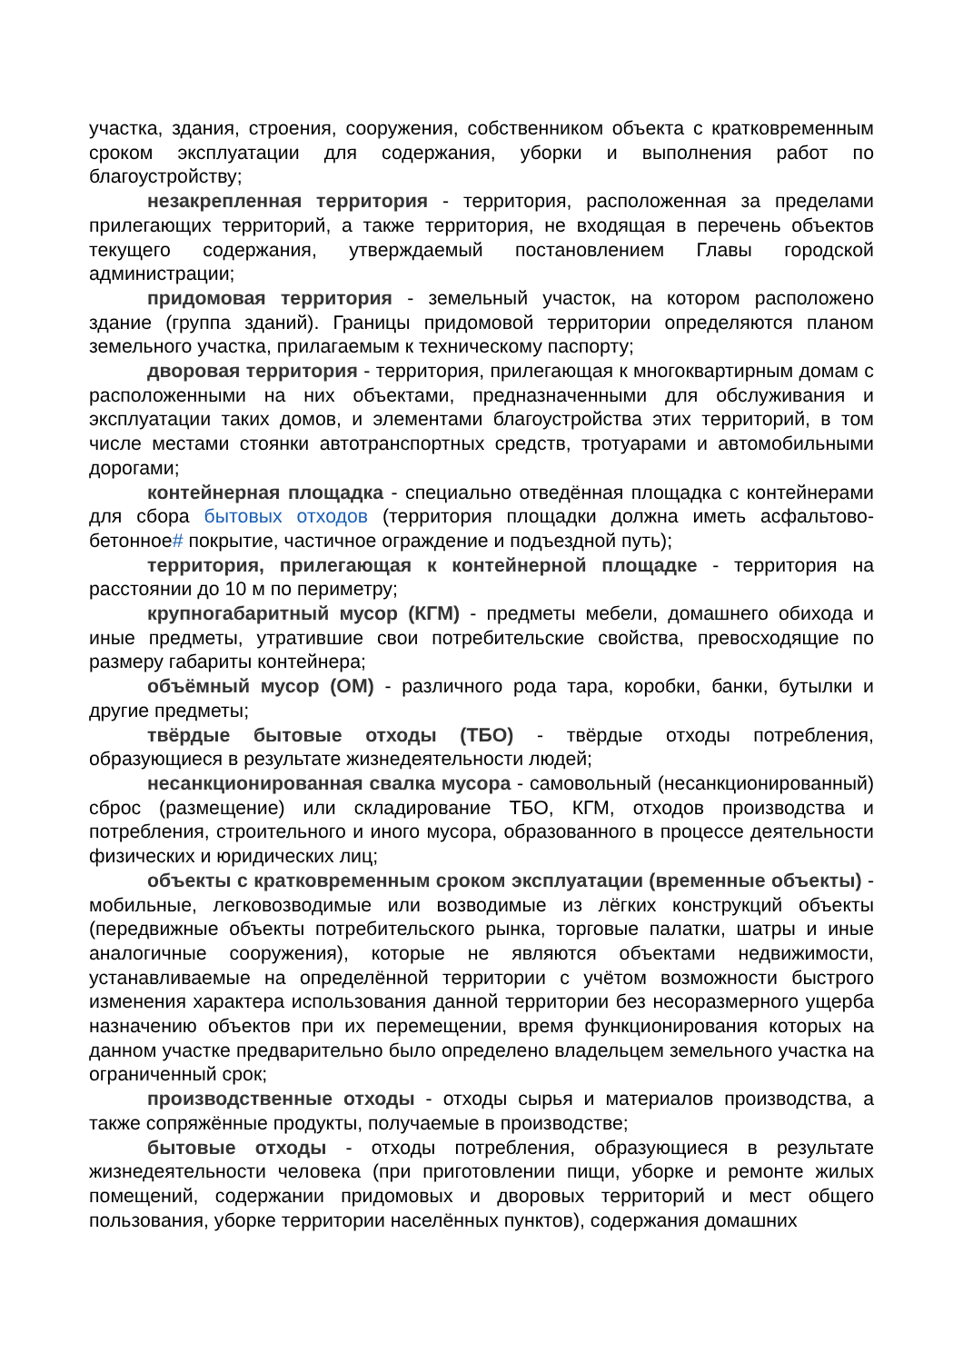участка, здания, строения, сооружения, собственником объекта с кратковременным сроком эксплуатации для содержания, уборки и выполнения работ по благоустройству;
незакрепленная территория - территория, расположенная за пределами прилегающих территорий, а также территория, не входящая в перечень объектов текущего содержания, утверждаемый постановлением Главы городской администрации;
придомовая территория - земельный участок, на котором расположено здание (группа зданий). Границы придомовой территории определяются планом земельного участка, прилагаемым к техническому паспорту;
дворовая территория - территория, прилегающая к многоквартирным домам с расположенными на них объектами, предназначенными для обслуживания и эксплуатации таких домов, и элементами благоустройства этих территорий, в том числе местами стоянки автотранспортных средств, тротуарами и автомобильными дорогами;
контейнерная площадка - специально отведённая площадка с контейнерами для сбора бытовых отходов (территория площадки должна иметь асфальтово-бетонное# покрытие, частичное ограждение и подъездной путь);
территория, прилегающая к контейнерной площадке - территория на расстоянии до 10 м по периметру;
крупногабаритный мусор (КГМ) - предметы мебели, домашнего обихода и иные предметы, утратившие свои потребительские свойства, превосходящие по размеру габариты контейнера;
объёмный мусор (ОМ) - различного рода тара, коробки, банки, бутылки и другие предметы;
твёрдые бытовые отходы (ТБО) - твёрдые отходы потребления, образующиеся в результате жизнедеятельности людей;
несанкционированная свалка мусора - самовольный (несанкционированный) сброс (размещение) или складирование ТБО, КГМ, отходов производства и потребления, строительного и иного мусора, образованного в процессе деятельности физических и юридических лиц;
объекты с кратковременным сроком эксплуатации (временные объекты) - мобильные, легковозводимые или возводимые из лёгких конструкций объекты (передвижные объекты потребительского рынка, торговые палатки, шатры и иные аналогичные сооружения), которые не являются объектами недвижимости, устанавливаемые на определённой территории с учётом возможности быстрого изменения характера использования данной территории без несоразмерного ущерба назначению объектов при их перемещении, время функционирования которых на данном участке предварительно было определено владельцем земельного участка на ограниченный срок;
производственные отходы - отходы сырья и материалов производства, а также сопряжённые продукты, получаемые в производстве;
бытовые отходы - отходы потребления, образующиеся в результате жизнедеятельности человека (при приготовлении пищи, уборке и ремонте жилых помещений, содержании придомовых и дворовых территорий и мест общего пользования, уборке территории населённых пунктов), содержания домашних